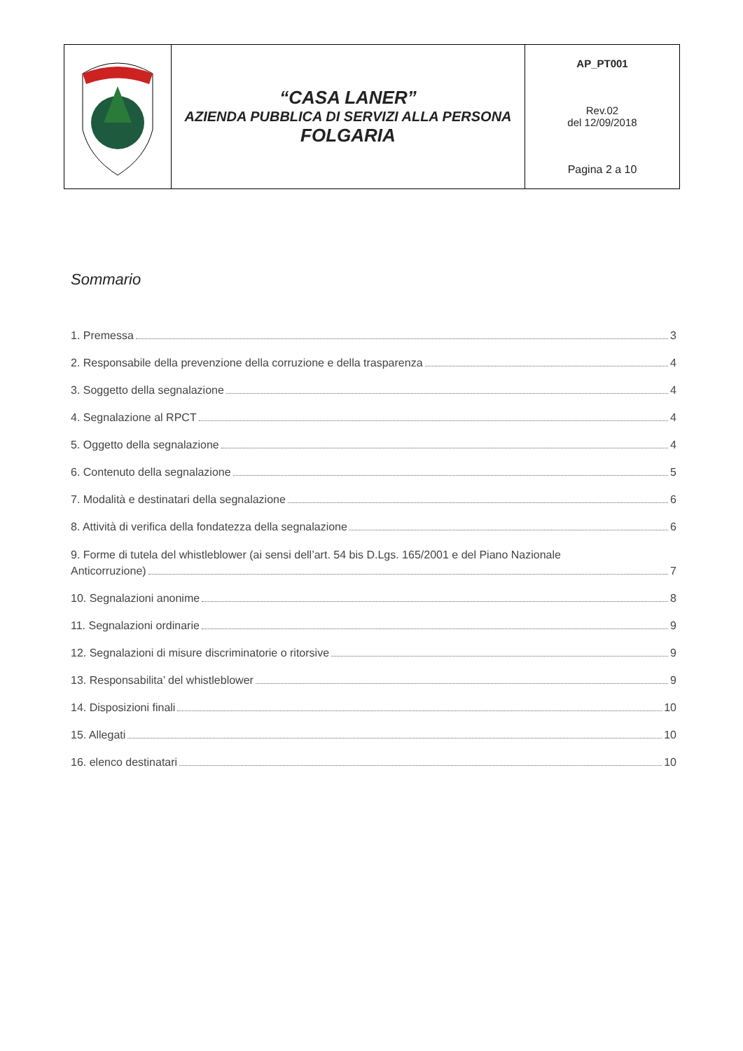| | “CASA LANER” AZIENDA PUBBLICA DI SERVIZI ALLA PERSONA FOLGARIA | AP_PT001 Rev.02 del 12/09/2018 Pagina 2 a 10 |
Sommario
1. Premessa 3
2. Responsabile della prevenzione della corruzione e della trasparenza 4
3. Soggetto della segnalazione 4
4. Segnalazione al RPCT 4
5. Oggetto della segnalazione 4
6. Contenuto della segnalazione 5
7. Modalità e destinatari della segnalazione 6
8. Attività di verifica della fondatezza della segnalazione 6
9. Forme di tutela del whistleblower (ai sensi dell’art. 54 bis D.Lgs. 165/2001 e del Piano Nazionale
Anticorruzione) 7
10. Segnalazioni anonime 8
11. Segnalazioni ordinarie 9
12. Segnalazioni di misure discriminatorie o ritorsive 9
13. Responsabilita’ del whistleblower 9
14. Disposizioni finali 10
15. Allegati 10
16. elenco destinatari 10